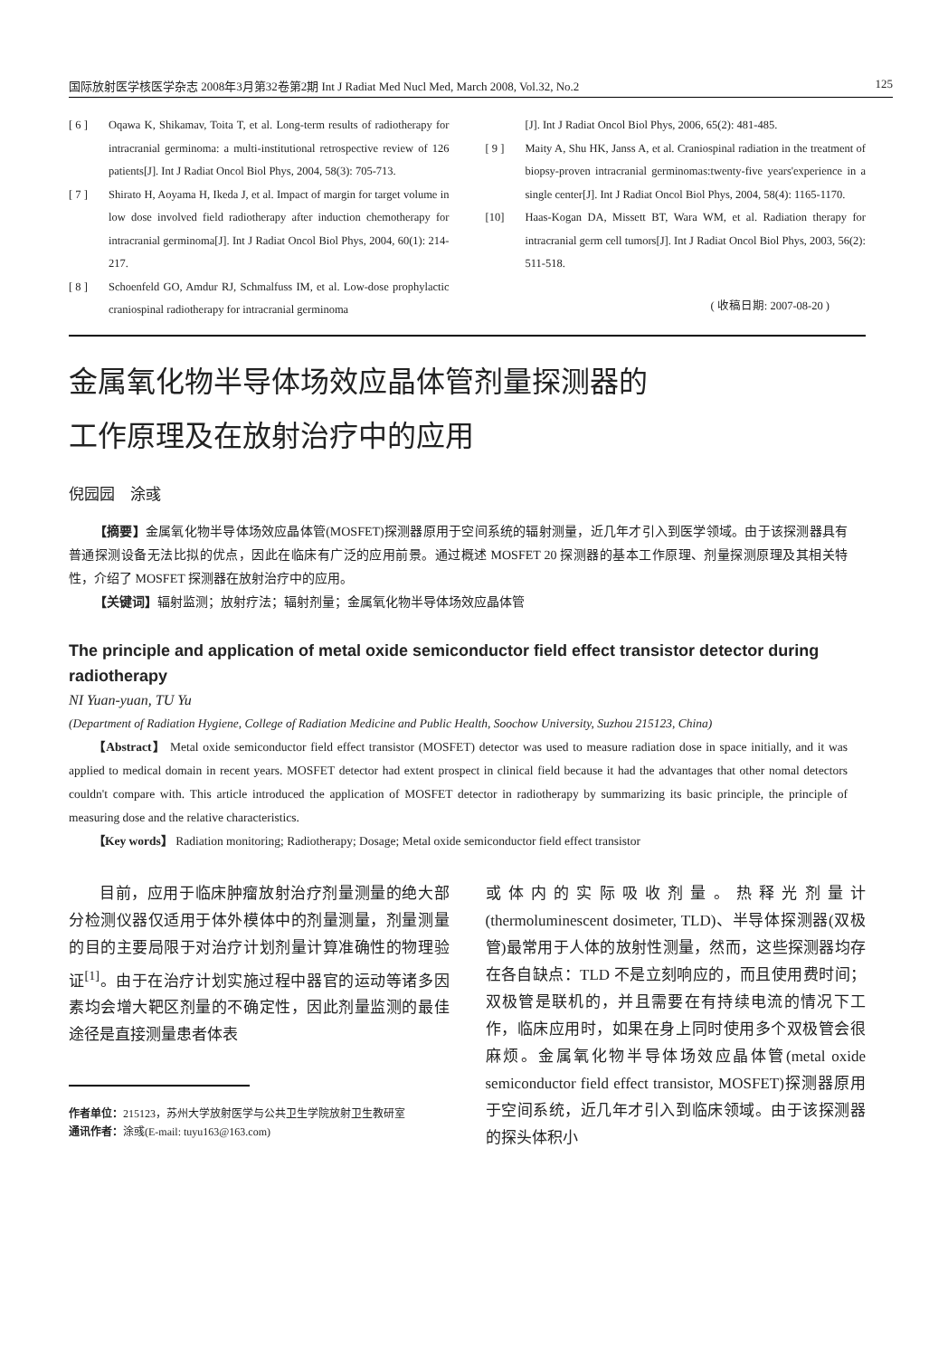国际放射医学核医学杂志 2008年3月第32卷第2期 Int J Radiat Med Nucl Med, March 2008, Vol.32, No.2 125
[ 6 ] Oqawa K, Shikamav, Toita T, et al. Long-term results of radiotherapy for intracranial germinoma: a multi-institutional retrospective review of 126 patients[J]. Int J Radiat Oncol Biol Phys, 2004, 58(3): 705-713.
[ 7 ] Shirato H, Aoyama H, Ikeda J, et al. Impact of margin for target volume in low dose involved field radiotherapy after induction chemotherapy for intracranial germinoma[J]. Int J Radiat Oncol Biol Phys, 2004, 60(1): 214-217.
[ 8 ] Schoenfeld GO, Amdur RJ, Schmalfuss IM, et al. Low-dose prophylactic craniospinal radiotherapy for intracranial germinoma
[J]. Int J Radiat Oncol Biol Phys, 2006, 65(2): 481-485.
[ 9 ] Maity A, Shu HK, Janss A, et al. Craniospinal radiation in the treatment of biopsy-proven intracranial germinomas:twenty-five years'experience in a single center[J]. Int J Radiat Oncol Biol Phys, 2004, 58(4): 1165-1170.
[10] Haas-Kogan DA, Missett BT, Wara WM, et al. Radiation therapy for intracranial germ cell tumors[J]. Int J Radiat Oncol Biol Phys, 2003, 56(2): 511-518.
( 收稿日期: 2007-08-20 )
金属氧化物半导体场效应晶体管剂量探测器的
工作原理及在放射治疗中的应用
倪园园　涂彧
【摘要】金属氧化物半导体场效应晶体管(MOSFET)探测器原用于空间系统的辐射测量，近几年才引入到医学领域。由于该探测器具有普通探测设备无法比拟的优点，因此在临床有广泛的应用前景。通过概述 MOSFET 20 探测器的基本工作原理、剂量探测原理及其相关特性，介绍了 MOSFET 探测器在放射治疗中的应用。
【关键词】辐射监测；放射疗法；辐射剂量；金属氧化物半导体场效应晶体管
The principle and application of metal oxide semiconductor field effect transistor detector during radiotherapy
NI Yuan-yuan, TU Yu
(Department of Radiation Hygiene, College of Radiation Medicine and Public Health, Soochow University, Suzhou 215123, China)
【Abstract】 Metal oxide semiconductor field effect transistor (MOSFET) detector was used to measure radiation dose in space initially, and it was applied to medical domain in recent years. MOSFET detector had extent prospect in clinical field because it had the advantages that other nomal detectors couldn't compare with. This article introduced the application of MOSFET detector in radiotherapy by summarizing its basic principle, the principle of measuring dose and the relative characteristics.
【Key words】 Radiation monitoring; Radiotherapy; Dosage; Metal oxide semiconductor field effect transistor
目前，应用于临床肿瘤放射治疗剂量测量的绝大部分检测仪器仅适用于体外模体中的剂量测量，剂量测量的目的主要局限于对治疗计划剂量计算准确性的物理验证<sup>[1]</sup>。由于在治疗计划实施过程中器官的运动等诸多因素均会增大靶区剂量的不确定性，因此剂量监测的最佳途径是直接测量患者体表
作者单位：215123，苏州大学放射医学与公共卫生学院放射卫生教研室
通讯作者：涂彧(E-mail: tuyu163@163.com)
或体内的实际吸收剂量。热释光剂量计(thermoluminescent dosimeter, TLD)、半导体探测器(双极管)最常用于人体的放射性测量，然而，这些探测器均存在各自缺点：TLD 不是立刻响应的，而且使用费时间；双极管是联机的，并且需要在有持续电流的情况下工作，临床应用时，如果在身上同时使用多个双极管会很麻烦。金属氧化物半导体场效应晶体管(metal oxide semiconductor field effect transistor, MOSFET)探测器原用于空间系统，近几年才引入到临床领域。由于该探测器的探头体积小